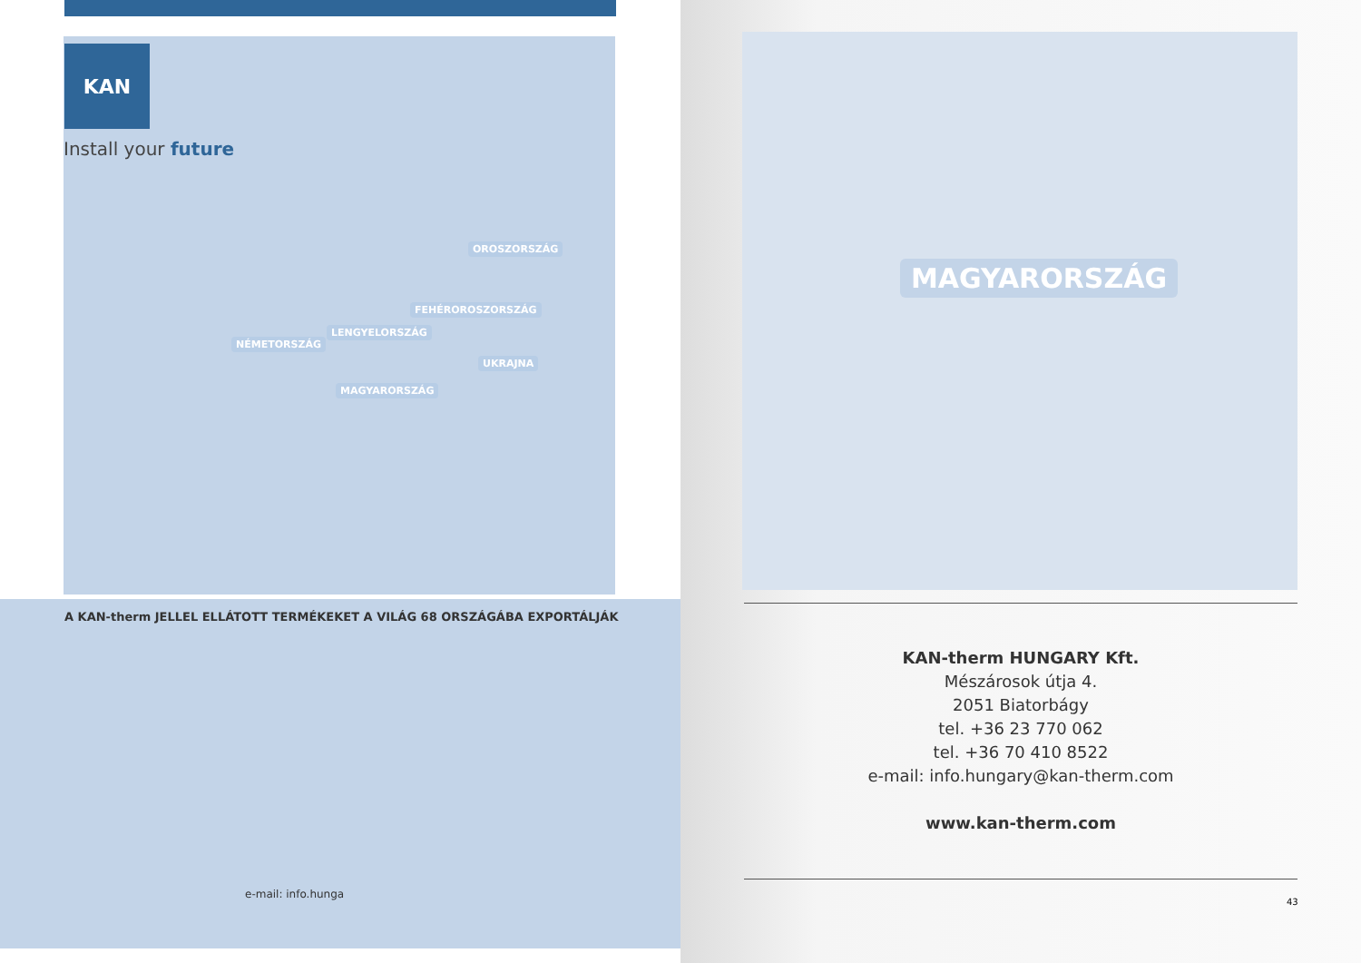KAN
Install your future
OROSZORSZÁG
FEHÉROROSZORSZÁG
LENGYELORSZÁG
NÉMETORSZÁG
UKRAJNA
MAGYARORSZÁG
A KAN-therm JELLEL ELLÁTOTT TERMÉKEKET A VILÁG 68 ORSZÁGÁBA EXPORTÁLJÁK
e-mail: info.hunga
MAGYARORSZÁG
KAN-therm HUNGARY Kft.
Mészárosok útja 4.
2051 Biatorbágy
tel. +36 23 770 062
tel. +36 70 410 8522
e-mail: info.hungary@kan-therm.com
www.kan-therm.com
43